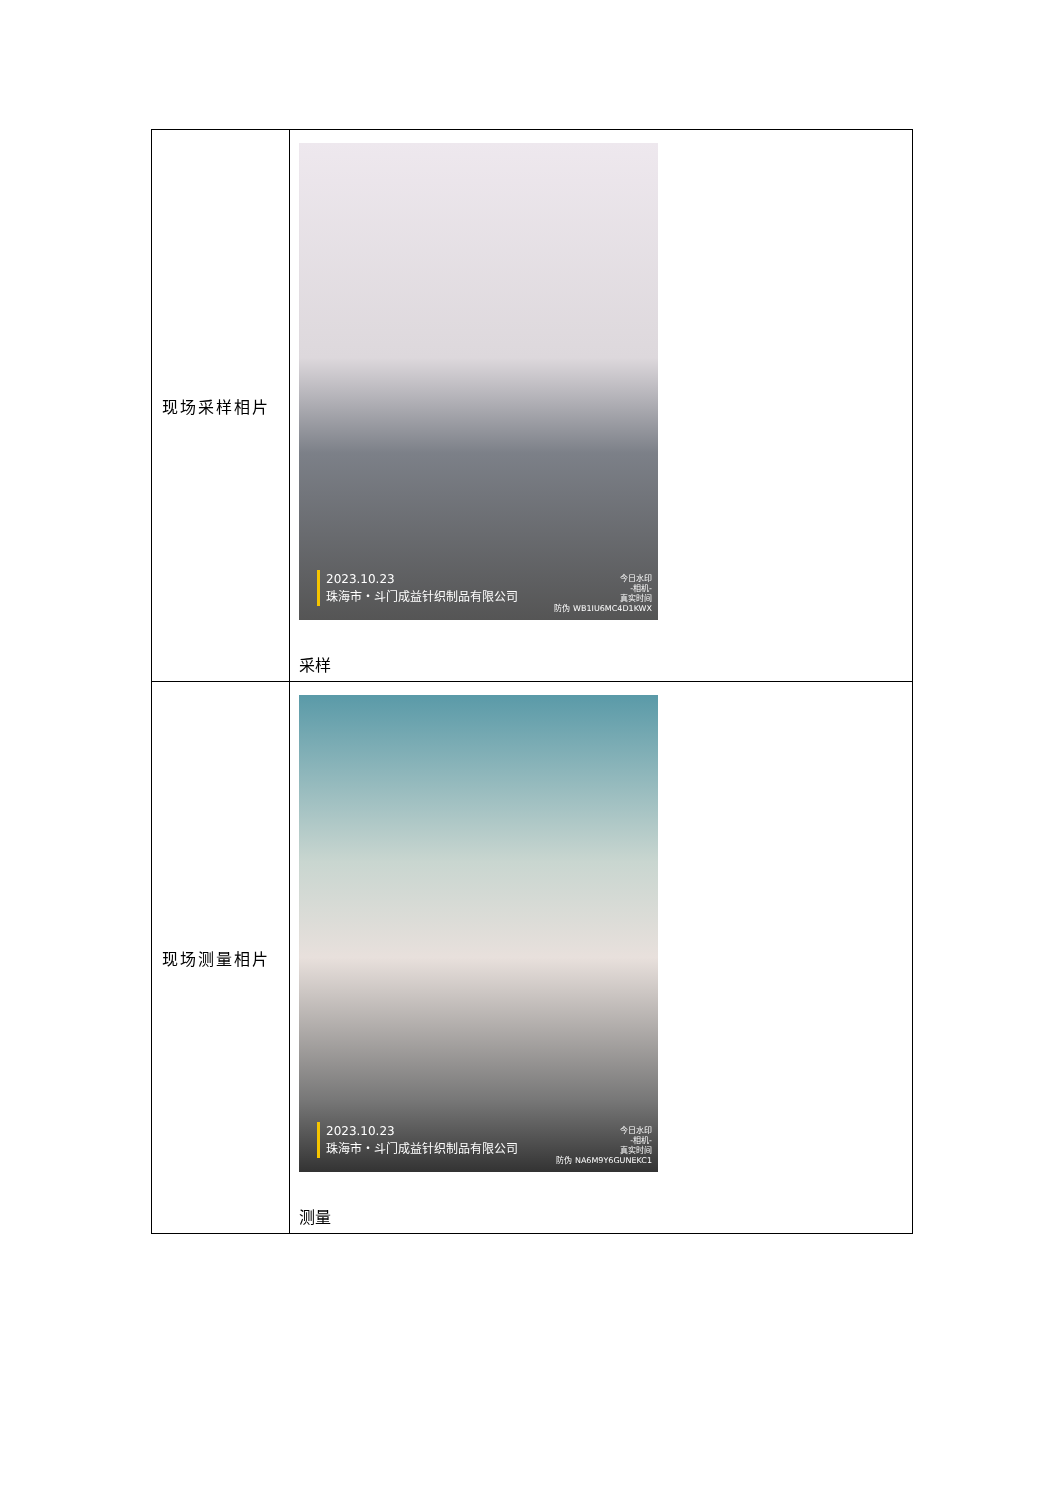| 现场采样相片 | 2023.10.23 珠海市・斗门成益针织制品有限公司 今日水印 -相机- 真实时间 防伪 WB1IU6MC4D1KWX 采样 |
| 现场测量相片 | 2023.10.23 珠海市・斗门成益针织制品有限公司 今日水印 -相机- 真实时间 防伪 NA6M9Y6GUNEKC1 测量 |